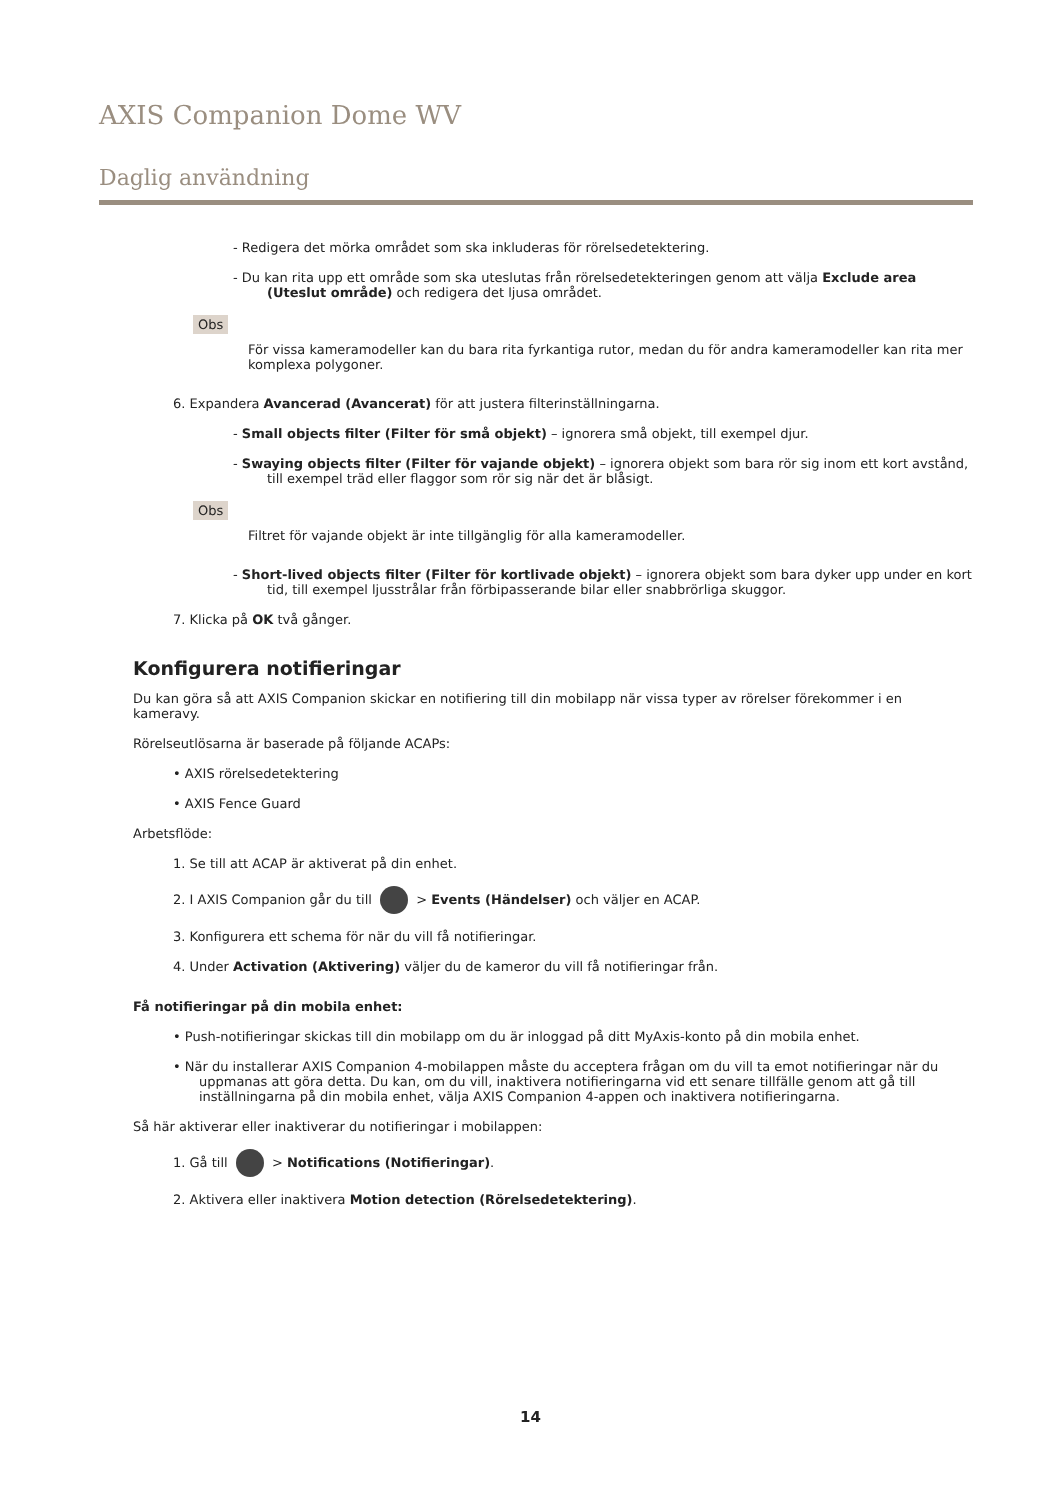AXIS Companion Dome WV
Daglig användning
- Redigera det mörka området som ska inkluderas för rörelsedetektering.
- Du kan rita upp ett område som ska uteslutas från rörelsedetekteringen genom att välja Exclude area (Uteslut område) och redigera det ljusa området.
Obs
För vissa kameramodeller kan du bara rita fyrkantiga rutor, medan du för andra kameramodeller kan rita mer komplexa polygoner.
6. Expandera Avancerad (Avancerat) för att justera filterinställningarna.
- Small objects filter (Filter för små objekt) – ignorera små objekt, till exempel djur.
- Swaying objects filter (Filter för vajande objekt) – ignorera objekt som bara rör sig inom ett kort avstånd, till exempel träd eller flaggor som rör sig när det är blåsigt.
Obs
Filtret för vajande objekt är inte tillgänglig för alla kameramodeller.
- Short-lived objects filter (Filter för kortlivade objekt) – ignorera objekt som bara dyker upp under en kort tid, till exempel ljusstrålar från förbipasserande bilar eller snabbrörliga skuggor.
7. Klicka på OK två gånger.
Konfigurera notifieringar
Du kan göra så att AXIS Companion skickar en notifiering till din mobilapp när vissa typer av rörelser förekommer i en kameravy.
Rörelseutlösarna är baserade på följande ACAPs:
• AXIS rörelsedetektering
• AXIS Fence Guard
Arbetsflöde:
1. Se till att ACAP är aktiverat på din enhet.
2. I AXIS Companion går du till > Events (Händelser) och väljer en ACAP.
3. Konfigurera ett schema för när du vill få notifieringar.
4. Under Activation (Aktivering) väljer du de kameror du vill få notifieringar från.
Få notifieringar på din mobila enhet:
• Push-notifieringar skickas till din mobilapp om du är inloggad på ditt MyAxis-konto på din mobila enhet.
• När du installerar AXIS Companion 4-mobilappen måste du acceptera frågan om du vill ta emot notifieringar när du uppmanas att göra detta. Du kan, om du vill, inaktivera notifieringarna vid ett senare tillfälle genom att gå till inställningarna på din mobila enhet, välja AXIS Companion 4-appen och inaktivera notifieringarna.
Så här aktiverar eller inaktiverar du notifieringar i mobilappen:
1. Gå till > Notifications (Notifieringar).
2. Aktivera eller inaktivera Motion detection (Rörelsedetektering).
14